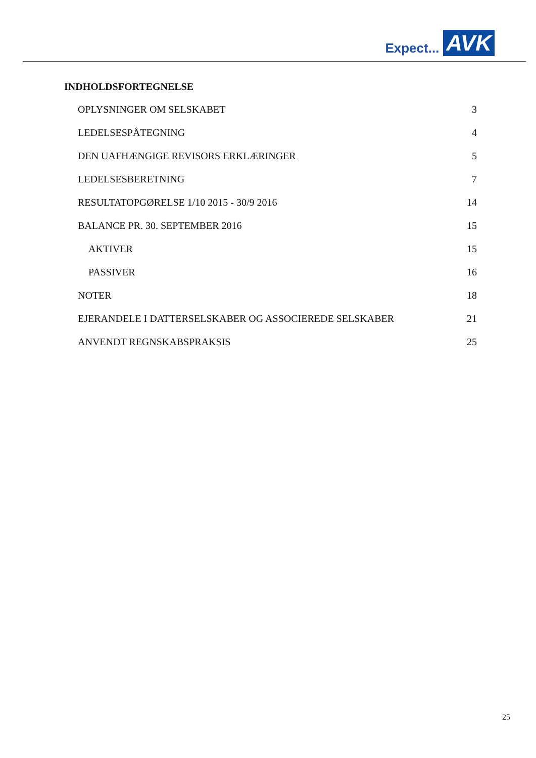Expect... AVK
INDHOLDSFORTEGNELSE
OPLYSNINGER OM SELSKABET 3
LEDELSESPÅTEGNING 4
DEN UAFHÆNGIGE REVISORS ERKLÆRINGER 5
LEDELSESBERETNING 7
RESULTATOPGØRELSE 1/10 2015 - 30/9 2016 14
BALANCE PR. 30. SEPTEMBER 2016 15
AKTIVER 15
PASSIVER 16
NOTER 18
EJERANDELE I DATTERSELSKABER OG ASSOCIEREDE SELSKABER 21
ANVENDT REGNSKABSPRAKSIS 25
25